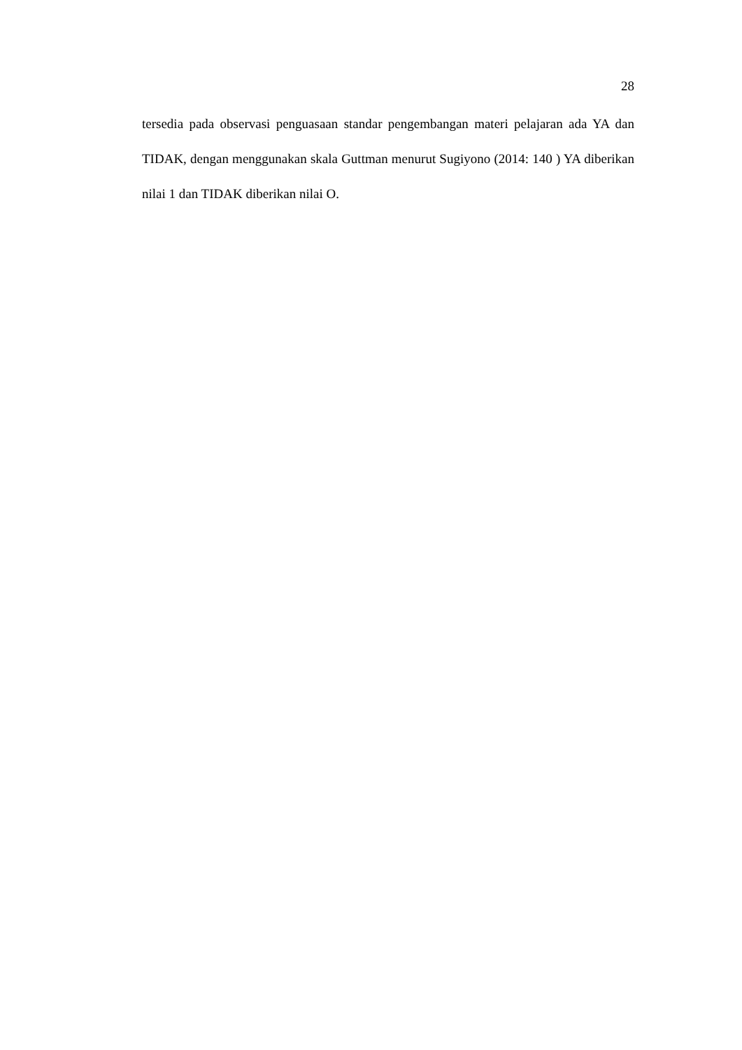28
tersedia pada observasi penguasaan standar pengembangan materi pelajaran ada YA dan TIDAK, dengan menggunakan skala Guttman menurut Sugiyono (2014: 140 ) YA diberikan nilai 1 dan TIDAK diberikan nilai O.